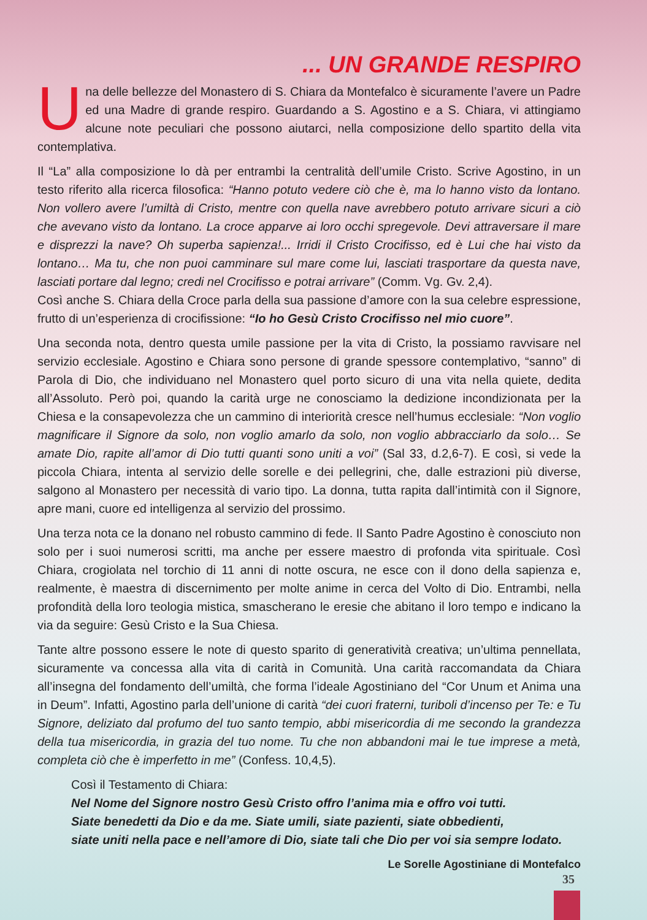... UN GRANDE RESPIRO
Una delle bellezze del Monastero di S. Chiara da Montefalco è sicuramente l’avere un Padre ed una Madre di grande respiro. Guardando a S. Agostino e a S. Chiara, vi attingiamo alcune note peculiari che possono aiutarci, nella composizione dello spartito della vita contemplativa.
Il “La” alla composizione lo dà per entrambi la centralità dell’umile Cristo. Scrive Agostino, in un testo riferito alla ricerca filosofica: “Hanno potuto vedere ciò che è, ma lo hanno visto da lontano. Non vollero avere l’umiltà di Cristo, mentre con quella nave avrebbero potuto arrivare sicuri a ciò che avevano visto da lontano. La croce apparve ai loro occhi spregevole. Devi attraversare il mare e disprezzi la nave? Oh superba sapienza!... Irridi il Cristo Crocifisso, ed è Lui che hai visto da lontano… Ma tu, che non puoi camminare sul mare come lui, lasciati trasportare da questa nave, lasciati portare dal legno; credi nel Crocifisso e potrai arrivare” (Comm. Vg. Gv. 2,4).
Così anche S. Chiara della Croce parla della sua passione d’amore con la sua celebre espressione, frutto di un’esperienza di crocifissione: “Io ho Gesù Cristo Crocifisso nel mio cuore”.
Una seconda nota, dentro questa umile passione per la vita di Cristo, la possiamo ravvisare nel servizio ecclesiale. Agostino e Chiara sono persone di grande spessore contemplativo, “sanno” di Parola di Dio, che individuano nel Monastero quel porto sicuro di una vita nella quiete, dedita all’Assoluto. Però poi, quando la carità urge ne conosciamo la dedizione incondizionata per la Chiesa e la consapevolezza che un cammino di interiorità cresce nell’humus ecclesiale: “Non voglio magnificare il Signore da solo, non voglio amarlo da solo, non voglio abbracciarlo da solo… Se amate Dio, rapite all’amor di Dio tutti quanti sono uniti a voi” (Sal 33, d.2,6-7). E così, si vede la piccola Chiara, intenta al servizio delle sorelle e dei pellegrini, che, dalle estrazioni più diverse, salgono al Monastero per necessità di vario tipo. La donna, tutta rapita dall’intimità con il Signore, apre mani, cuore ed intelligenza al servizio del prossimo.
Una terza nota ce la donano nel robusto cammino di fede. Il Santo Padre Agostino è conosciuto non solo per i suoi numerosi scritti, ma anche per essere maestro di profonda vita spirituale. Così Chiara, crogiolata nel torchio di 11 anni di notte oscura, ne esce con il dono della sapienza e, realmente, è maestra di discernimento per molte anime in cerca del Volto di Dio. Entrambi, nella profondità della loro teologia mistica, smascherano le eresie che abitano il loro tempo e indicano la via da seguire: Gesù Cristo e la Sua Chiesa.
Tante altre possono essere le note di questo sparito di generatività creativa; un’ultima pennellata, sicuramente va concessa alla vita di carità in Comunità. Una carità raccomandata da Chiara all’insegna del fondamento dell’umiltà, che forma l’ideale Agostiniano del “Cor Unum et Anima una in Deum”. Infatti, Agostino parla dell’unione di carità “dei cuori fraterni, turiboli d’incenso per Te: e Tu Signore, deliziato dal profumo del tuo santo tempio, abbi misericordia di me secondo la grandezza della tua misericordia, in grazia del tuo nome. Tu che non abbandoni mai le tue imprese a metà, completa ciò che è imperfetto in me” (Confess. 10,4,5).
Così il Testamento di Chiara:
Nel Nome del Signore nostro Gesù Cristo offro l’anima mia e offro voi tutti.
Siate benedetti da Dio e da me. Siate umili, siate pazienti, siate obbedienti,
siate uniti nella pace e nell’amore di Dio, siate tali che Dio per voi sia sempre lodato.
Le Sorelle Agostiniane di Montefalco
35